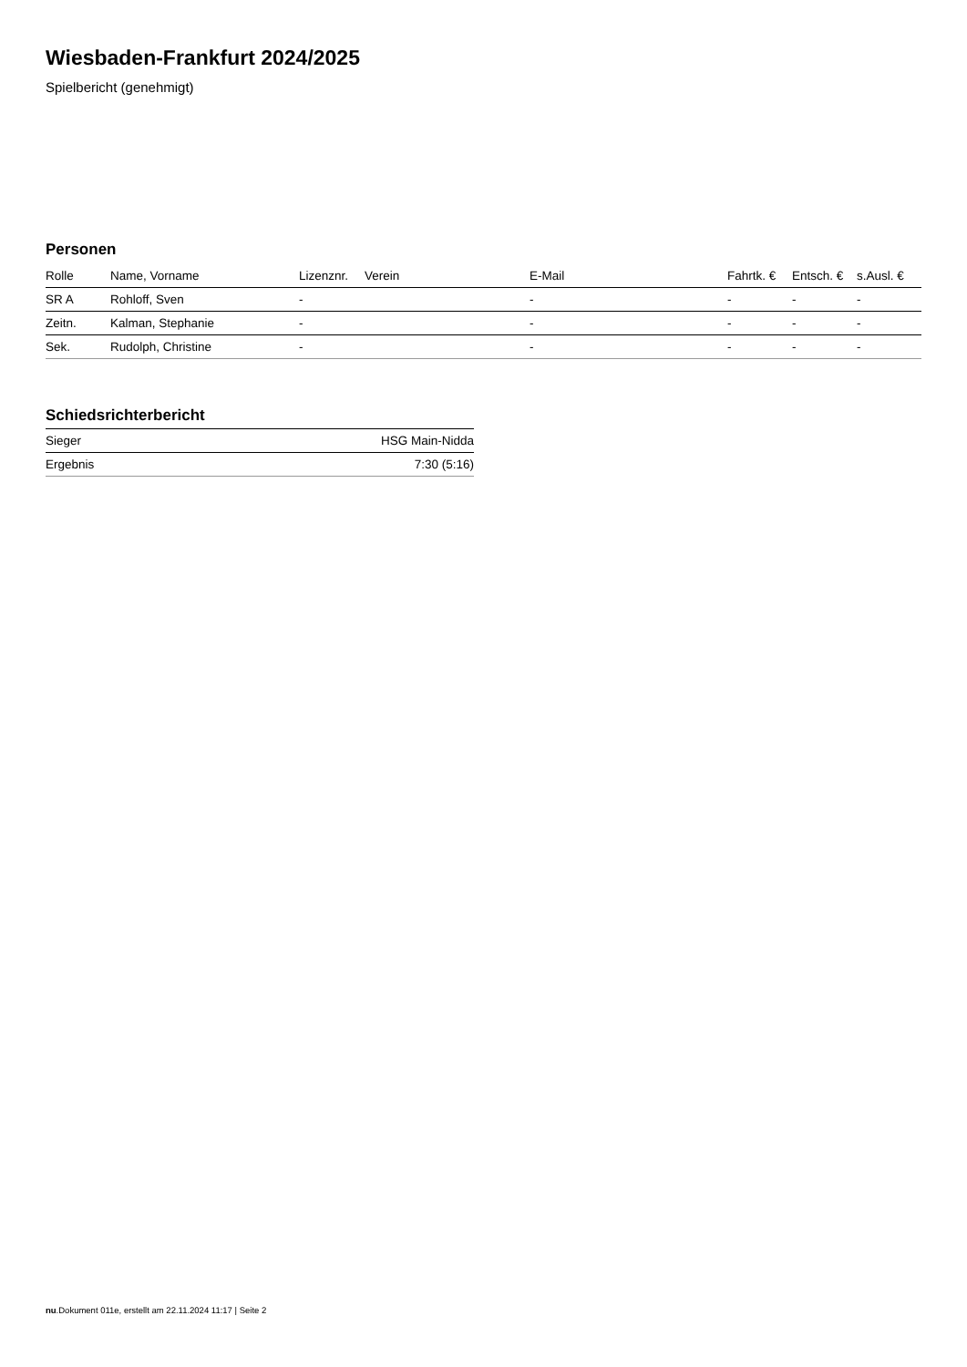Wiesbaden-Frankfurt 2024/2025
Spielbericht (genehmigt)
Personen
| Rolle | Name, Vorname | Lizenznr. | Verein | E-Mail | Fahrtk. € | Entsch. € | s.Ausl. € |
| --- | --- | --- | --- | --- | --- | --- | --- |
| SR A | Rohloff, Sven | - | | - | - | - | - |
| Zeitn. | Kalman, Stephanie | - | | - | - | - | - |
| Sek. | Rudolph, Christine | - | | - | - | - | - |
Schiedsrichterbericht
| Sieger | HSG Main-Nidda |
| Ergebnis | 7:30 (5:16) |
nu.Dokument 011e, erstellt am 22.11.2024 11:17 | Seite 2